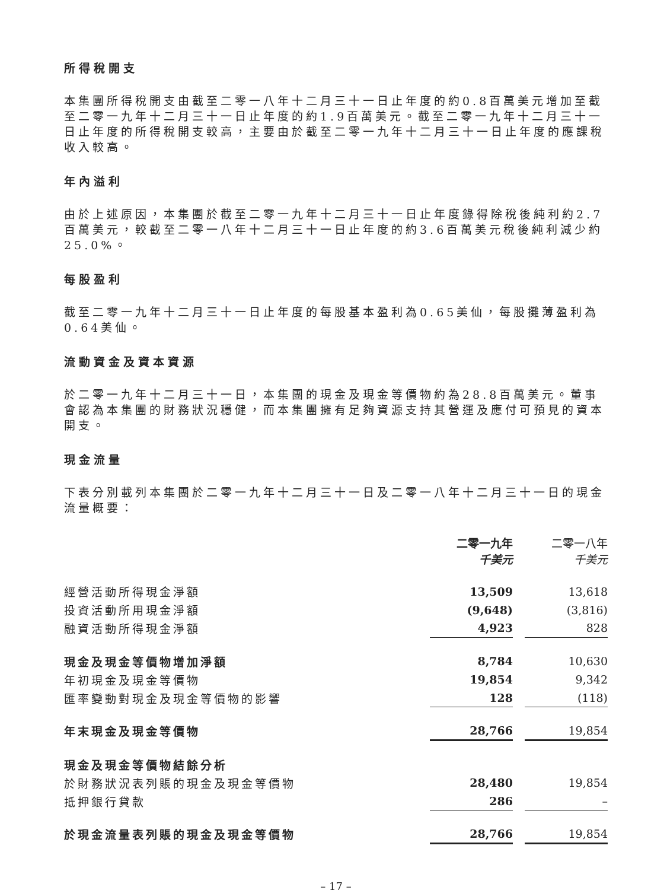所得稅開支
本集團所得稅開支由截至二零一八年十二月三十一日止年度的約0.8百萬美元增加至截至二零一九年十二月三十一日止年度的約1.9百萬美元。截至二零一九年十二月三十一日止年度的所得稅開支較高，主要由於截至二零一九年十二月三十一日止年度的應課稅收入較高。
年內溢利
由於上述原因，本集團於截至二零一九年十二月三十一日止年度錄得除稅後純利約2.7百萬美元，較截至二零一八年十二月三十一日止年度的約3.6百萬美元稅後純利減少約25.0%。
每股盈利
截至二零一九年十二月三十一日止年度的每股基本盈利為0.65美仙，每股攤薄盈利為0.64美仙。
流動資金及資本資源
於二零一九年十二月三十一日，本集團的現金及現金等價物約為28.8百萬美元。董事會認為本集團的財務狀況穩健，而本集團擁有足夠資源支持其營運及應付可預見的資本開支。
現金流量
下表分別載列本集團於二零一九年十二月三十一日及二零一八年十二月三十一日的現金流量概要：
| | 二零一九年 千美元 | | 二零一八年 千美元 |
| 經營活動所得現金淨額 | 13,509 | | 13,618 |
| 投資活動所用現金淨額 | (9,648) | | (3,816) |
| 融資活動所得現金淨額 | 4,923 | | 828 |
| 現金及現金等價物增加淨額 | 8,784 | | 10,630 |
| 年初現金及現金等價物 | 19,854 | | 9,342 |
| 匯率變動對現金及現金等價物的影響 | 128 | | (118) |
| 年末現金及現金等價物 | 28,766 | | 19,854 |
| 現金及現金等價物結餘分析 | | | |
| 於財務狀況表列賬的現金及現金等價物 | 28,480 | | 19,854 |
| 抵押銀行貸款 | 286 | | – |
| 於現金流量表列賬的現金及現金等價物 | 28,766 | | 19,854 |
– 17 –